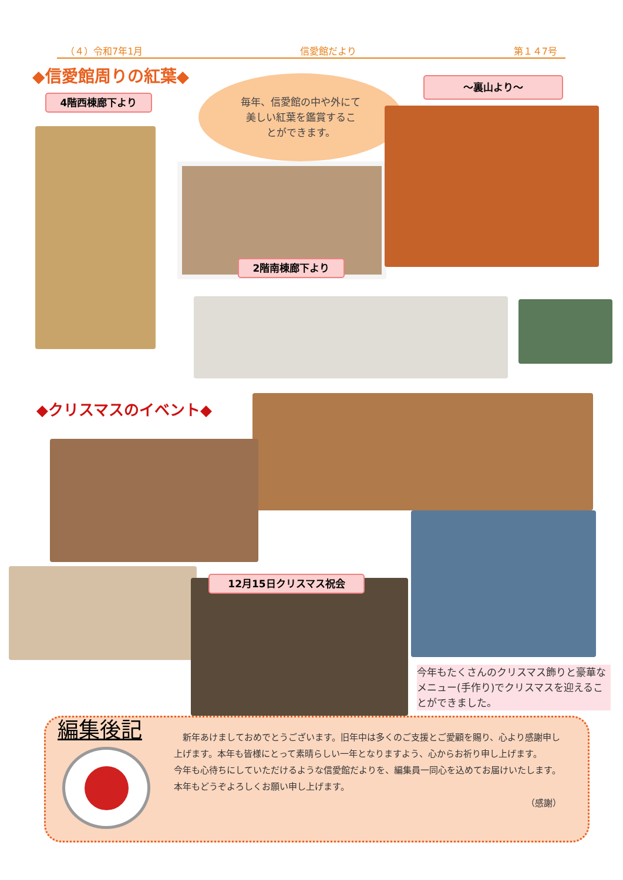（４）令和7年1月 信愛館だより 第１４7号
◆信愛館周りの紅葉◆
4階西棟廊下より
～裏山より～
毎年、信愛館の中や外にて
美しい紅葉を鑑賞するこ
とができます。
2階南棟廊下より
◆クリスマスのイベント◆
12月15日クリスマス祝会
今年もたくさんのクリスマス飾りと豪華なメニュー(手作り)でクリスマスを迎えることができました。
編集後記
　新年あけましておめでとうございます。旧年中は多くのご支援とご愛顧を賜り、心より感謝申し上げます。本年も皆様にとって素晴らしい一年となりますよう、心からお祈り申し上げます。
今年も心待ちにしていただけるような信愛館だよりを、編集員一同心を込めてお届けいたします。本年もどうぞよろしくお願い申し上げます。
（感謝）